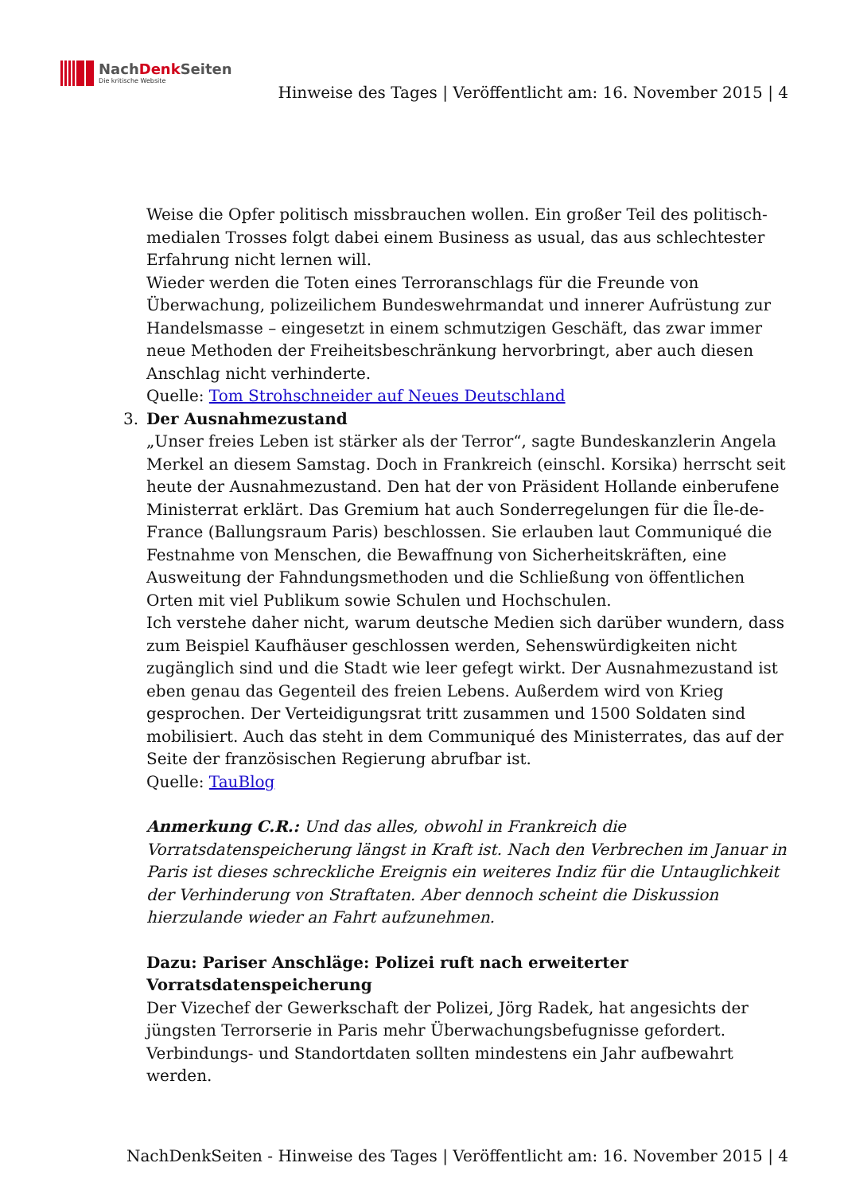NachDenk Seiten
Die kritische Website
Hinweise des Tages | Veröffentlicht am: 16. November 2015 | 4
Weise die Opfer politisch missbrauchen wollen. Ein großer Teil des politisch-medialen Trosses folgt dabei einem Business as usual, das aus schlechtester Erfahrung nicht lernen will.
Wieder werden die Toten eines Terroranschlags für die Freunde von Überwachung, polizeilichem Bundeswehrmandat und innerer Aufrüstung zur Handelsmasse – eingesetzt in einem schmutzigen Geschäft, das zwar immer neue Methoden der Freiheitsbeschränkung hervorbringt, aber auch diesen Anschlag nicht verhinderte.
Quelle: Tom Strohschneider auf Neues Deutschland
3. Der Ausnahmezustand
„Unser freies Leben ist stärker als der Terror“, sagte Bundeskanzlerin Angela Merkel an diesem Samstag. Doch in Frankreich (einschl. Korsika) herrscht seit heute der Ausnahmezustand. Den hat der von Präsident Hollande einberufene Ministerrat erklärt. Das Gremium hat auch Sonderregelungen für die Île-de-France (Ballungsraum Paris) beschlossen. Sie erlauben laut Communiqué die Festnahme von Menschen, die Bewaffnung von Sicherheitskräften, eine Ausweitung der Fahndungsmethoden und die Schließung von öffentlichen Orten mit viel Publikum sowie Schulen und Hochschulen.
Ich verstehe daher nicht, warum deutsche Medien sich darüber wundern, dass zum Beispiel Kaufhäuser geschlossen werden, Sehenswürdigkeiten nicht zugänglich sind und die Stadt wie leer gefegt wirkt. Der Ausnahmezustand ist eben genau das Gegenteil des freien Lebens. Außerdem wird von Krieg gesprochen. Der Verteidigungsrat tritt zusammen und 1500 Soldaten sind mobilisiert. Auch das steht in dem Communiqué des Ministerrates, das auf der Seite der französischen Regierung abrufbar ist.
Quelle: TauBlog
Anmerkung C.R.: Und das alles, obwohl in Frankreich die Vorratsdatenspeicherung längst in Kraft ist. Nach den Verbrechen im Januar in Paris ist dieses schreckliche Ereignis ein weiteres Indiz für die Untauglichkeit der Verhinderung von Straftaten. Aber dennoch scheint die Diskussion hierzulande wieder an Fahrt aufzunehmen.
Dazu: Pariser Anschläge: Polizei ruft nach erweiterter Vorratsdatenspeicherung
Der Vizechef der Gewerkschaft der Polizei, Jörg Radek, hat angesichts der jüngsten Terrorserie in Paris mehr Überwachungsbefugnisse gefordert. Verbindungs- und Standortdaten sollten mindestens ein Jahr aufbewahrt werden.
NachDenkSeiten - Hinweise des Tages | Veröffentlicht am: 16. November 2015 | 4